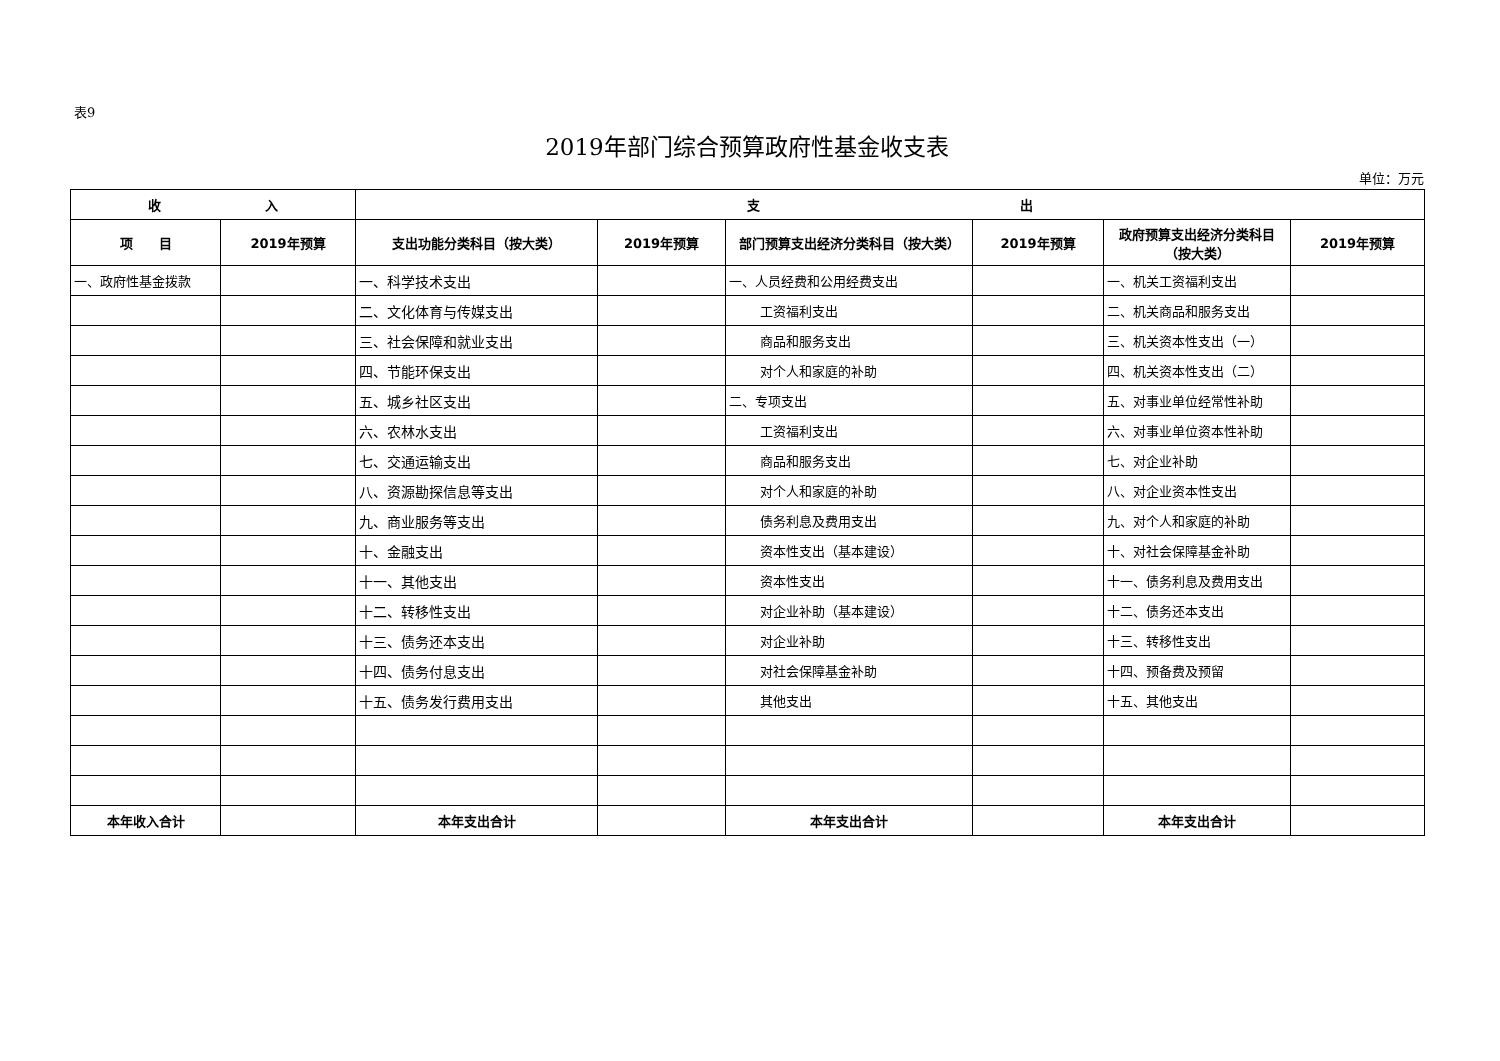表9
2019年部门综合预算政府性基金收支表
单位：万元
| 收 入 | | 支 出 | | | | | |
| --- | --- | --- | --- | --- | --- | --- | --- |
| 项 目 | 2019年预算 | 支出功能分类科目（按大类） | 2019年预算 | 部门预算支出经济分类科目（按大类） | 2019年预算 | 政府预算支出经济分类科目（按大类） | 2019年预算 |
| 一、政府性基金拨款 | | 一、科学技术支出 | | 一、人员经费和公用经费支出 | | 一、机关工资福利支出 | |
| | | 二、文化体育与传媒支出 | | 工资福利支出 | | 二、机关商品和服务支出 | |
| | | 三、社会保障和就业支出 | | 商品和服务支出 | | 三、机关资本性支出（一） | |
| | | 四、节能环保支出 | | 对个人和家庭的补助 | | 四、机关资本性支出（二） | |
| | | 五、城乡社区支出 | | 二、专项支出 | | 五、对事业单位经常性补助 | |
| | | 六、农林水支出 | | 工资福利支出 | | 六、对事业单位资本性补助 | |
| | | 七、交通运输支出 | | 商品和服务支出 | | 七、对企业补助 | |
| | | 八、资源勘探信息等支出 | | 对个人和家庭的补助 | | 八、对企业资本性支出 | |
| | | 九、商业服务等支出 | | 债务利息及费用支出 | | 九、对个人和家庭的补助 | |
| | | 十、金融支出 | | 资本性支出（基本建设） | | 十、对社会保障基金补助 | |
| | | 十一、其他支出 | | 资本性支出 | | 十一、债务利息及费用支出 | |
| | | 十二、转移性支出 | | 对企业补助（基本建设） | | 十二、债务还本支出 | |
| | | 十三、债务还本支出 | | 对企业补助 | | 十三、转移性支出 | |
| | | 十四、债务付息支出 | | 对社会保障基金补助 | | 十四、预备费及预留 | |
| | | 十五、债务发行费用支出 | | 其他支出 | | 十五、其他支出 | |
| 本年收入合计 | | 本年支出合计 | | 本年支出合计 | | 本年支出合计 | |